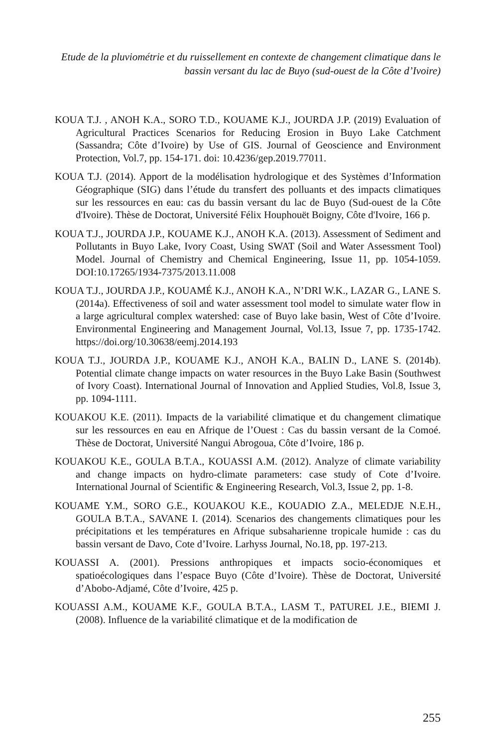Etude de la pluviométrie et du ruissellement en contexte de changement climatique dans le bassin versant du lac de Buyo (sud-ouest de la Côte d’Ivoire)
KOUA T.J. , ANOH K.A., SORO T.D., KOUAME K.J., JOURDA J.P. (2019) Evaluation of Agricultural Practices Scenarios for Reducing Erosion in Buyo Lake Catchment (Sassandra; Côte d’Ivoire) by Use of GIS. Journal of Geoscience and Environment Protection, Vol.7, pp. 154-171. doi: 10.4236/gep.2019.77011.
KOUA T.J. (2014). Apport de la modélisation hydrologique et des Systèmes d’Information Géographique (SIG) dans l’étude du transfert des polluants et des impacts climatiques sur les ressources en eau: cas du bassin versant du lac de Buyo (Sud-ouest de la Côte d'Ivoire). Thèse de Doctorat, Université Félix Houphouët Boigny, Côte d'Ivoire, 166 p.
KOUA T.J., JOURDA J.P., KOUAME K.J., ANOH K.A. (2013). Assessment of Sediment and Pollutants in Buyo Lake, Ivory Coast, Using SWAT (Soil and Water Assessment Tool) Model. Journal of Chemistry and Chemical Engineering, Issue 11, pp. 1054-1059. DOI:10.17265/1934-7375/2013.11.008
KOUA T.J., JOURDA J.P., KOUAMÉ K.J., ANOH K.A., N’DRI W.K., LAZAR G., LANE S. (2014a). Effectiveness of soil and water assessment tool model to simulate water flow in a large agricultural complex watershed: case of Buyo lake basin, West of Côte d’Ivoire. Environmental Engineering and Management Journal, Vol.13, Issue 7, pp. 1735-1742. https://doi.org/10.30638/eemj.2014.193
KOUA T.J., JOURDA J.P., KOUAME K.J., ANOH K.A., BALIN D., LANE S. (2014b). Potential climate change impacts on water resources in the Buyo Lake Basin (Southwest of Ivory Coast). International Journal of Innovation and Applied Studies, Vol.8, Issue 3, pp. 1094-1111.
KOUAKOU K.E. (2011). Impacts de la variabilité climatique et du changement climatique sur les ressources en eau en Afrique de l’Ouest : Cas du bassin versant de la Comoé. Thèse de Doctorat, Université Nangui Abrogoua, Côte d’Ivoire, 186 p.
KOUAKOU K.E., GOULA B.T.A., KOUASSI A.M. (2012). Analyze of climate variability and change impacts on hydro-climate parameters: case study of Cote d’Ivoire. International Journal of Scientific & Engineering Research, Vol.3, Issue 2, pp. 1-8.
KOUAME Y.M., SORO G.E., KOUAKOU K.E., KOUADIO Z.A., MELEDJE N.E.H., GOULA B.T.A., SAVANE I. (2014). Scenarios des changements climatiques pour les précipitations et les températures en Afrique subsaharienne tropicale humide : cas du bassin versant de Davo, Cote d’Ivoire. Larhyss Journal, No.18, pp. 197-213.
KOUASSI A. (2001). Pressions anthropiques et impacts socio-économiques et spatioécologiques dans l’espace Buyo (Côte d’Ivoire). Thèse de Doctorat, Université d’Abobo-Adjamé, Côte d’Ivoire, 425 p.
KOUASSI A.M., KOUAME K.F., GOULA B.T.A., LASM T., PATUREL J.E., BIEMI J. (2008). Influence de la variabilité climatique et de la modification de
255